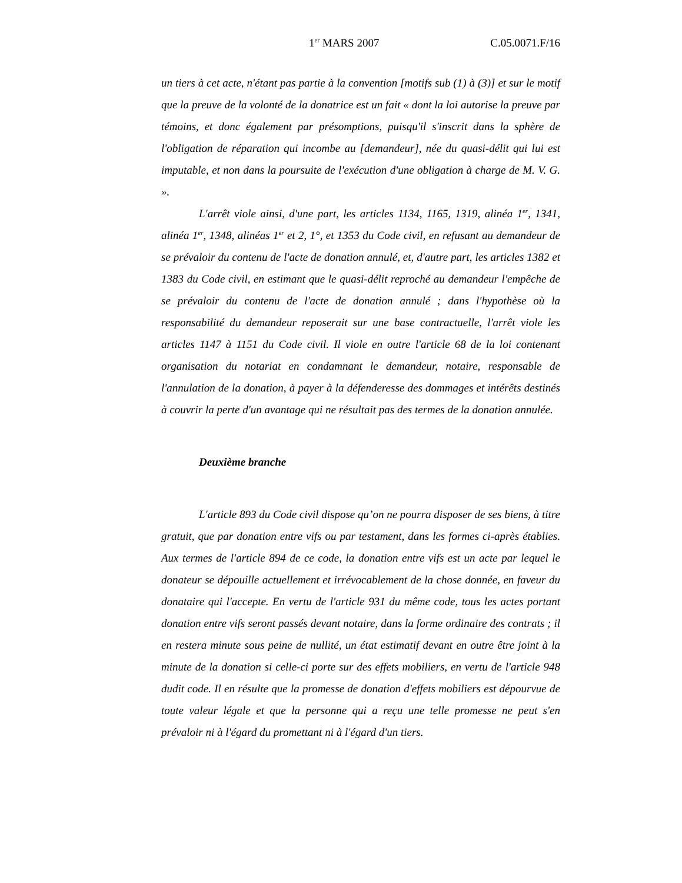1<sup>er</sup> MARS 2007 C.05.0071.F/16
un tiers à cet acte, n'étant pas partie à la convention [motifs sub (1) à (3)] et sur le motif que la preuve de la volonté de la donatrice est un fait « dont la loi autorise la preuve par témoins, et donc également par présomptions, puisqu'il s'inscrit dans la sphère de l'obligation de réparation qui incombe au [demandeur], née du quasi-délit qui lui est imputable, et non dans la poursuite de l'exécution d'une obligation à charge de M. V. G. ».
L'arrêt viole ainsi, d'une part, les articles 1134, 1165, 1319, alinéa 1<sup>er</sup>, 1341, alinéa 1<sup>er</sup>, 1348, alinéas 1<sup>er</sup> et 2, 1°, et 1353 du Code civil, en refusant au demandeur de se prévaloir du contenu de l'acte de donation annulé, et, d'autre part, les articles 1382 et 1383 du Code civil, en estimant que le quasi-délit reproché au demandeur l'empêche de se prévaloir du contenu de l'acte de donation annulé ; dans l'hypothèse où la responsabilité du demandeur reposerait sur une base contractuelle, l'arrêt viole les articles 1147 à 1151 du Code civil. Il viole en outre l'article 68 de la loi contenant organisation du notariat en condamnant le demandeur, notaire, responsable de l'annulation de la donation, à payer à la défenderesse des dommages et intérêts destinés à couvrir la perte d'un avantage qui ne résultait pas des termes de la donation annulée.
Deuxième branche
L'article 893 du Code civil dispose qu’on ne pourra disposer de ses biens, à titre gratuit, que par donation entre vifs ou par testament, dans les formes ci-après établies. Aux termes de l'article 894 de ce code, la donation entre vifs est un acte par lequel le donateur se dépouille actuellement et irrévocablement de la chose donnée, en faveur du donataire qui l'accepte. En vertu de l'article 931 du même code, tous les actes portant donation entre vifs seront passés devant notaire, dans la forme ordinaire des contrats ; il en restera minute sous peine de nullité, un état estimatif devant en outre être joint à la minute de la donation si celle-ci porte sur des effets mobiliers, en vertu de l'article 948 dudit code. Il en résulte que la promesse de donation d'effets mobiliers est dépourvue de toute valeur légale et que la personne qui a reçu une telle promesse ne peut s'en prévaloir ni à l'égard du promettant ni à l'égard d'un tiers.